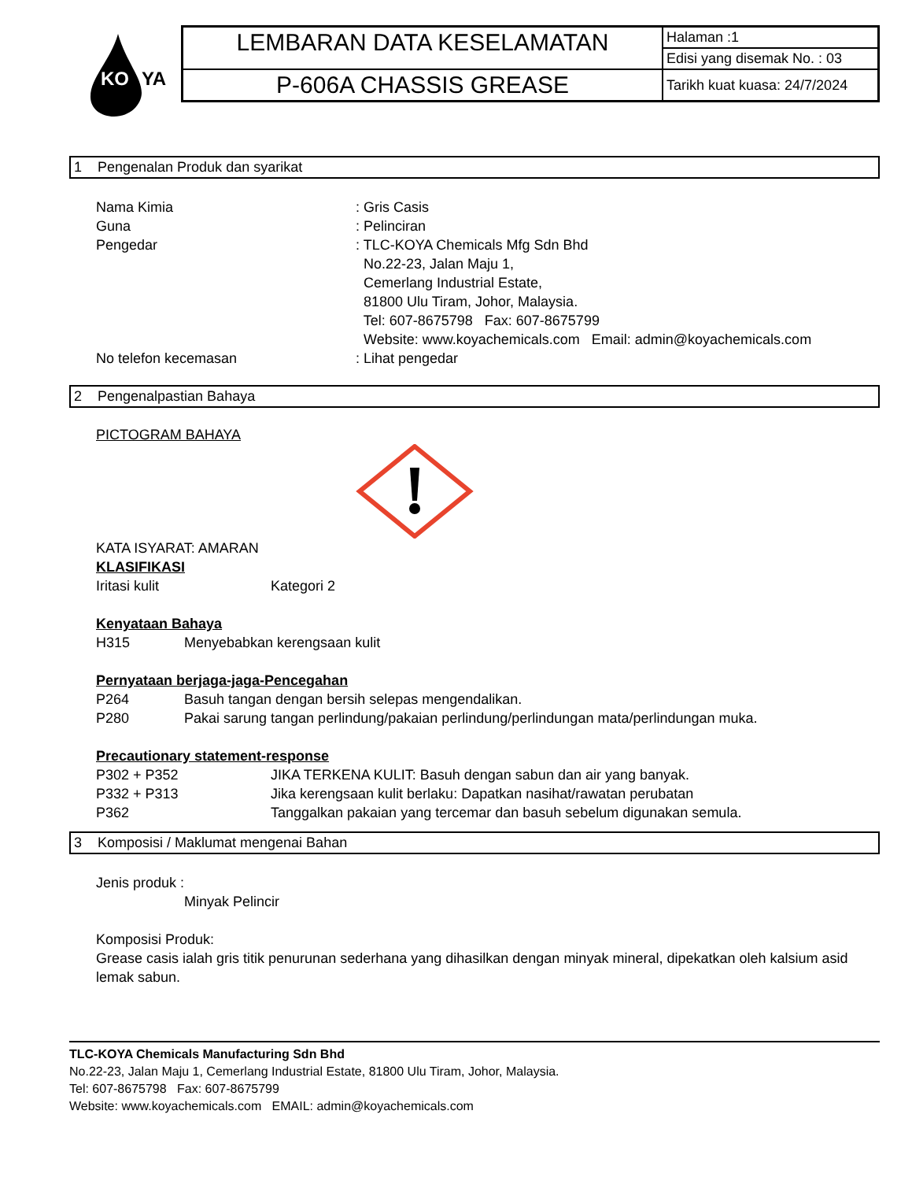KO
YA
| LEMBARAN DATA KESELAMATAN | Halaman :1 |
| | Edisi yang disemak No. : 03 |
| P-606A CHASSIS GREASE | Tarikh kuat kuasa: 24/7/2024 |
1 Pengenalan Produk dan syarikat
Nama Kimia : Gris Casis
Guna : Pelinciran
Pengedar : TLC-KOYA Chemicals Mfg Sdn Bhd
No.22-23, Jalan Maju 1,
Cemerlang Industrial Estate,
81800 Ulu Tiram, Johor, Malaysia.
Tel: 607-8675798 Fax: 607-8675799
Website: www.koyachemicals.com Email: admin@koyachemicals.com
No telefon kecemasan : Lihat pengedar
2 Pengenalpastian Bahaya
PICTOGRAM BAHAYA
KATA ISYARAT: AMARAN
KLASIFIKASI
Iritasi kulit Kategori 2
Kenyataan Bahaya
H315 Menyebabkan kerengsaan kulit
Pernyataan berjaga-jaga-Pencegahan
P264 Basuh tangan dengan bersih selepas mengendalikan.
P280 Pakai sarung tangan perlindung/pakaian perlindung/perlindungan mata/perlindungan muka.
Precautionary statement-response
P302 + P352 JIKA TERKENA KULIT: Basuh dengan sabun dan air yang banyak.
P332 + P313 Jika kerengsaan kulit berlaku: Dapatkan nasihat/rawatan perubatan
P362 Tanggalkan pakaian yang tercemar dan basuh sebelum digunakan semula.
3 Komposisi / Maklumat mengenai Bahan
Jenis produk :
Minyak Pelincir
Komposisi Produk:
Grease casis ialah gris titik penurunan sederhana yang dihasilkan dengan minyak mineral, dipekatkan oleh kalsium asid lemak sabun.
TLC-KOYA Chemicals Manufacturing Sdn Bhd
No.22-23, Jalan Maju 1, Cemerlang Industrial Estate, 81800 Ulu Tiram, Johor, Malaysia.
Tel: 607-8675798 Fax: 607-8675799
Website: www.koyachemicals.com EMAIL: admin@koyachemicals.com